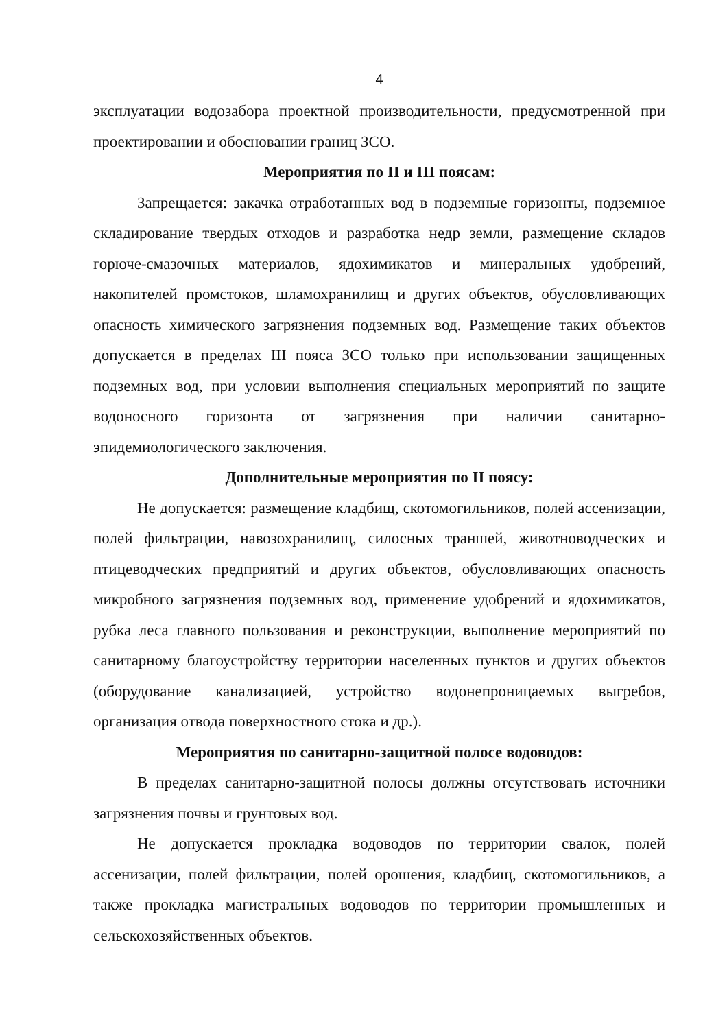4
эксплуатации водозабора проектной производительности, предусмотренной при проектировании и обосновании границ ЗСО.
Мероприятия по II и III поясам:
Запрещается: закачка отработанных вод в подземные горизонты, подземное складирование твердых отходов и разработка недр земли, размещение складов горюче-смазочных материалов, ядохимикатов и минеральных удобрений, накопителей промстоков, шламохранилищ и других объектов, обусловливающих опасность химического загрязнения подземных вод. Размещение таких объектов допускается в пределах III пояса ЗСО только при использовании защищенных подземных вод, при условии выполнения специальных мероприятий по защите водоносного горизонта от загрязнения при наличии санитарно-эпидемиологического заключения.
Дополнительные мероприятия по II поясу:
Не допускается: размещение кладбищ, скотомогильников, полей ассенизации, полей фильтрации, навозохранилищ, силосных траншей, животноводческих и птицеводческих предприятий и других объектов, обусловливающих опасность микробного загрязнения подземных вод, применение удобрений и ядохимикатов, рубка леса главного пользования и реконструкции, выполнение мероприятий по санитарному благоустройству территории населенных пунктов и других объектов (оборудование канализацией, устройство водонепроницаемых выгребов, организация отвода поверхностного стока и др.).
Мероприятия по санитарно-защитной полосе водоводов:
В пределах санитарно-защитной полосы должны отсутствовать источники загрязнения почвы и грунтовых вод.
Не допускается прокладка водоводов по территории свалок, полей ассенизации, полей фильтрации, полей орошения, кладбищ, скотомогильников, а также прокладка магистральных водоводов по территории промышленных и сельскохозяйственных объектов.